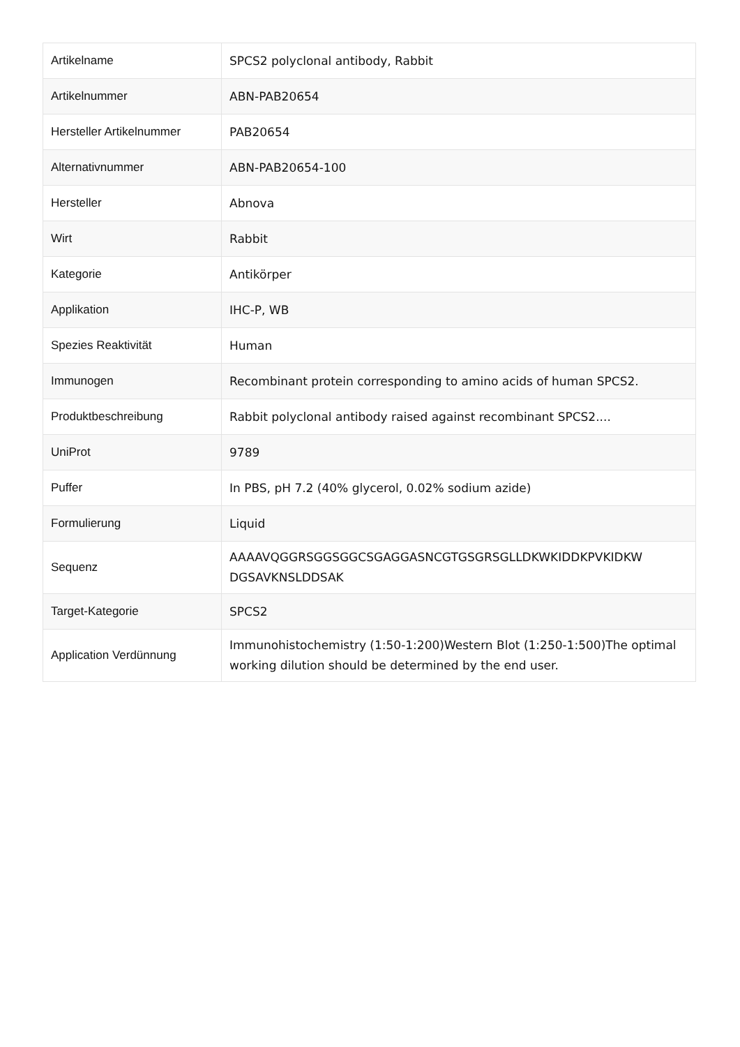| Artikelname | SPCS2 polyclonal antibody, Rabbit |
| Artikelnummer | ABN-PAB20654 |
| Hersteller Artikelnummer | PAB20654 |
| Alternativnummer | ABN-PAB20654-100 |
| Hersteller | Abnova |
| Wirt | Rabbit |
| Kategorie | Antikörper |
| Applikation | IHC-P, WB |
| Spezies Reaktivität | Human |
| Immunogen | Recombinant protein corresponding to amino acids of human SPCS2. |
| Produktbeschreibung | Rabbit polyclonal antibody raised against recombinant SPCS2.... |
| UniProt | 9789 |
| Puffer | In PBS, pH 7.2 (40% glycerol, 0.02% sodium azide) |
| Formulierung | Liquid |
| Sequenz | AAAAVQGGRSGGSGGCSGAGGASNCGTGSGRSGLLDKWKIDDKPVKIDKW DGSAVKNSLDDSAK |
| Target-Kategorie | SPCS2 |
| Application Verdünnung | Immunohistochemistry (1:50-1:200)Western Blot (1:250-1:500)The optimal working dilution should be determined by the end user. |